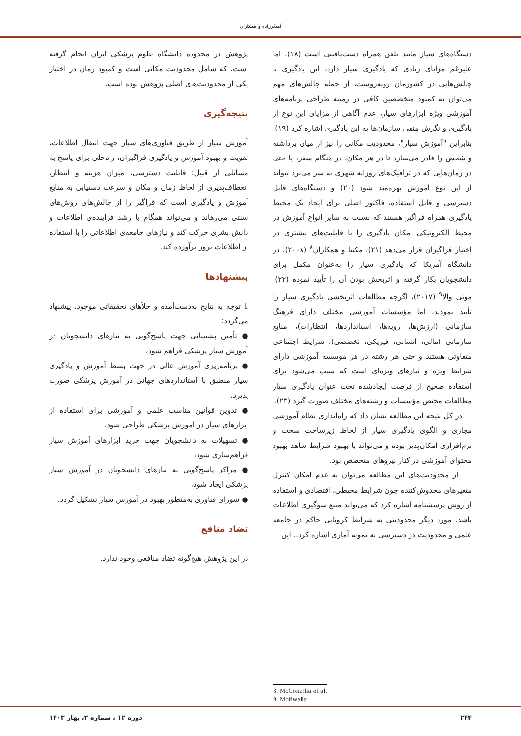آهنگرزاده و همکاران
دستگاه‌های سیار مانند تلفن همراه دست‌یافتنی است (۱۸). اما علیرغم مزایای زیادی که یادگیری سیار دارد، این یادگیری با چالش‌هایی در کشورمان روبه‌روست، از جمله چالش‌های مهم می‌توان به کمبود متخصصین کافی در زمینه طراحی برنامه‌های آموزشی ویژه ابزارهای سیار، عدم آگاهی از مزایای این نوع از یادگیری و نگرش منفی سازمان‌ها به این یادگیری اشاره کرد (۱۹). بنابراین "آموزش سیار"، محدودیت مکانی را نیز از میان برداشته و شخص را قادر می‌سازد تا در هر مکان، در هنگام سفر، یا حتی در زمان‌هایی که در ترافیک‌های روزانه شهری به سر می‌برد بتواند از این نوع آموزش بهره‌مند شود (۲۰) و دستگاه‌های قابل دسترسی و قابل استفاده، فاکتور اصلی برای ایجاد یک محیط یادگیری همراه فراگیر هستند که نسبت به سایر انواع آموزش در محیط الکترونیکی امکان یادگیری را با قابلیت‌های بیشتری در اختیار فراگیران قرار می‌دهد (۲۱). مکنتا و همکاران<sup>۸</sup> (۲۰۰۸)، در دانشگاه آمریکا که یادگیری سیار را به‌عنوان مکمل برای دانشجویان بکار گرفته و اثربخش بودن آن را تأیید نموده (۲۲). موتی والا<sup>۹</sup> (۲۰۱۷)، اگرچه مطالعات اثربخشی یادگیری سیار را تأیید نمودند، اما مؤسسات آموزشی مختلف دارای فرهنگ سازمانی (ارزش‌ها، رویه‌ها، استانداردها، انتظارات)، منابع سازمانی (مالی، انسانی، فیزیکی، تخصصی)، شرایط اجتماعی متفاوتی هستند و حتی هر رشته در هر موسسه آموزشی دارای شرایط ویژه و نیازهای ویژه‌ای است که سبب می‌شود برای استفاده صحیح از فرصت ایجادشده تحت عنوان یادگیری سیار مطالعات مختص مؤسسات و رشته‌های مختلف صورت گیرد (۲۳).
در کل نتیجه این مطالعه نشان داد که راه‌اندازی نظام آموزشی مجازی و الگوی یادگیری سیار از لحاظ زیرساخت سخت و نرم‌افزاری امکان‌پذیر بوده و می‌تواند با بهبود شرایط شاهد بهبود محتوای آموزشی در کنار نیروهای متخصص بود.
از محدودیت‌های این مطالعه می‌توان به عدم امکان کنترل متغیرهای مخدوش‌کننده چون شرایط محیطی، اقتصادی و استفاده از روش پرسشنامه اشاره کرد که می‌تواند منبع سوگیری اطلاعات باشد. مورد دیگر محدودیتی به شرایط کرونایی حاکم در جامعه علمی و محدودیت در دسترسی به نمونه آماری اشاره کرد.. این
پژوهش در محدوده دانشگاه علوم پزشکی ایران انجام گرفته است، که شامل محدودیت مکانی است و کمبود زمان در اختیار یکی از محدودیت‌های اصلی پژوهش بوده است.
نتیجه‌گیری
آموزش سیار از طریق فناوری‌های سیار جهت انتقال اطلاعات، تقویت و بهبود آموزش و یادگیری فراگیران، راه‌حلی برای پاسخ به مسائلی از قبیل: قابلیت دسترسی، میزان هزینه و انتظار، انعطاف‌پذیری از لحاظ زمان و مکان و سرعت دستیابی به منابع آموزش و یادگیری است که فراگیر را از چالش‌های روش‌های سنتی می‌رهاند و می‌تواند همگام با رشد فزاینده‌ی اطلاعات و دانش بشری حرکت کند و نیازهای جامعه‌ی اطلاعاتی را با استفاده از اطلاعات بروز برآورده کند.
پیشنهادها
با توجه به نتایج به‌دست‌آمده و خلأهای تحقیقاتی موجود، پیشنهاد می‌گردد:
● تأمین پشتیبانی جهت پاسخ‌گویی به نیازهای دانشجویان در آموزش سیار پزشکی فراهم شود،
● برنامه‌ریزی آموزش عالی در جهت بسط آموزش و یادگیری سیار منطبق با استانداردهای جهانی در آموزش پزشکی صورت پذیرد،
● تدوین قوانین مناسب علمی و آموزشی برای استفاده از ابزارهای سیار در آموزش پزشکی طراحی شود،
● تسهیلات به دانشجویان جهت خرید ابزارهای آموزش سیار فراهم‌سازی شود،
● مراکز پاسخ‌گویی به نیازهای دانشجویان در آموزش سیار پزشکی ایجاد شود،
● شورای فناوری به‌منظور بهبود در آموزش سیار تشکیل گردد.
تضاد منافع
در این پژوهش هیچ‌گونه تضاد منافعی وجود ندارد.
8. McConatha et al.
9. Motiwalla
۲۴۴ دوره ۱۲ ، شماره ۲، بهار ۱۴۰۳